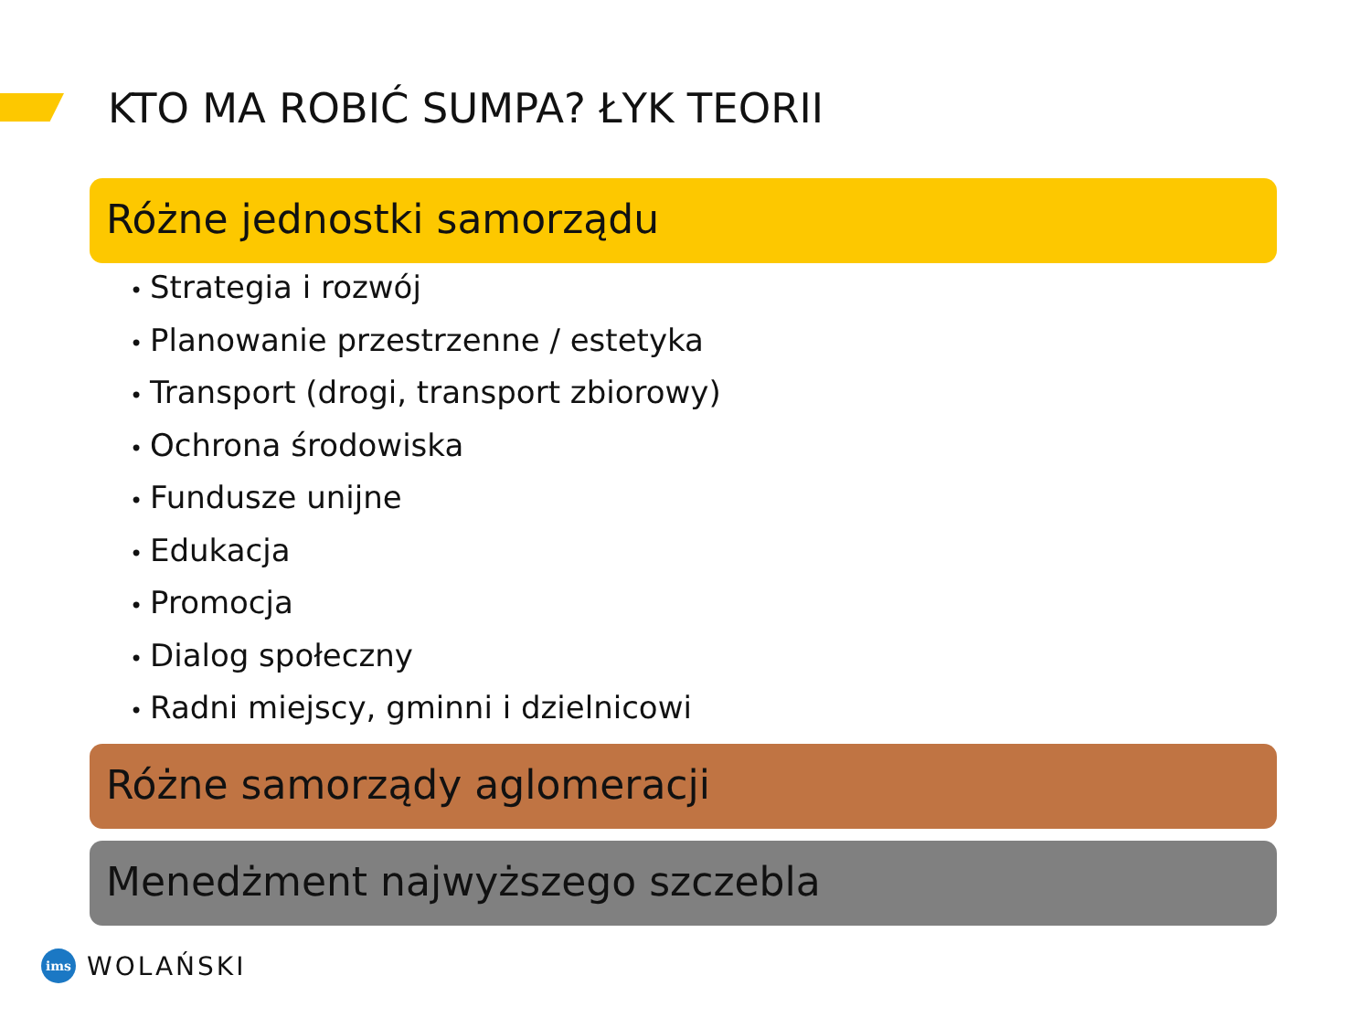KTO MA ROBIĆ SUMPA? ŁYK TEORII
Różne jednostki samorządu
• Strategia i rozwój
• Planowanie przestrzenne / estetyka
• Transport (drogi, transport zbiorowy)
• Ochrona środowiska
• Fundusze unijne
• Edukacja
• Promocja
• Dialog społeczny
• Radni miejscy, gminni i dzielnicowi
Różne samorządy aglomeracji
Menedżment najwyższego szczebla
ims
WOLAŃSKI